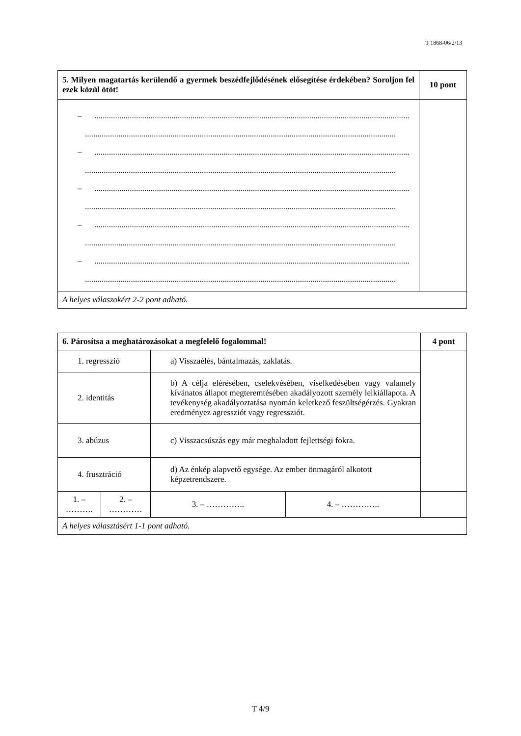T 1868-06/2/13
| 5. Milyen magatartás kerülendő a gyermek beszédfejlődésének elősegítése érdekében? Soroljon fel ezek közül ötöt! | 10 pont |
| – ....................................................................................................................................................... ..................................................................................................................................................... – ....................................................................................................................................................... ..................................................................................................................................................... – ....................................................................................................................................................... ..................................................................................................................................................... – ....................................................................................................................................................... ..................................................................................................................................................... – ....................................................................................................................................................... ..................................................................................................................................................... | |
| A helyes válaszokért 2-2 pont adható. | |
| 6. Párosítsa a meghatározásokat a megfelelő fogalommal! | | | | 4 pont |
| 1. regresszió | | a) Visszaélés, bántalmazás, zaklatás. | | |
| 2. identitás | | b) A célja elérésében, cselekvésében, viselkedésében vagy valamely kívánatos állapot megteremtésében akadályozott személy lelkiállapota. A tevékenység akadályoztatása nyomán keletkező feszültségérzés. Gyakran eredményez agressziót vagy regressziót. | | |
| 3. abúzus | | c) Visszacsúszás egy már meghaladott fejlettségi fokra. | | |
| 4. frusztráció | | d) Az énkép alapvető egysége. Az ember önmagáról alkotott képzetrendszere. | | |
| 1. – ………. | 2. – ………… | 3. – ………….. | 4. – ………….. | |
| A helyes választásért 1-1 pont adható. | | | | |
T 4/9